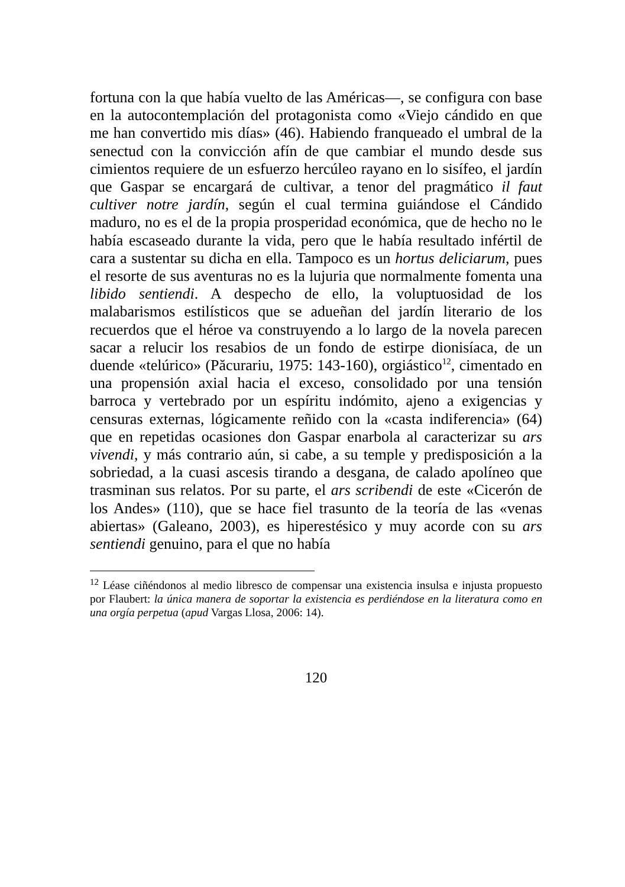fortuna con la que había vuelto de las Américas—, se configura con base en la autocontemplación del protagonista como «Viejo cándido en que me han convertido mis días» (46). Habiendo franqueado el umbral de la senectud con la convicción afín de que cambiar el mundo desde sus cimientos requiere de un esfuerzo hercúleo rayano en lo sisífeo, el jardín que Gaspar se encargará de cultivar, a tenor del pragmático il faut cultiver notre jardín, según el cual termina guiándose el Cándido maduro, no es el de la propia prosperidad económica, que de hecho no le había escaseado durante la vida, pero que le había resultado infértil de cara a sustentar su dicha en ella. Tampoco es un hortus deliciarum, pues el resorte de sus aventuras no es la lujuria que normalmente fomenta una libido sentiendi. A despecho de ello, la voluptuosidad de los malabarismos estilísticos que se adueñan del jardín literario de los recuerdos que el héroe va construyendo a lo largo de la novela parecen sacar a relucir los resabios de un fondo de estirpe dionisíaca, de un duende «telúrico» (Păcurariu, 1975: 143-160), orgiástico<sup>12</sup>, cimentado en una propensión axial hacia el exceso, consolidado por una tensión barroca y vertebrado por un espíritu indómito, ajeno a exigencias y censuras externas, lógicamente reñido con la «casta indiferencia» (64) que en repetidas ocasiones don Gaspar enarbola al caracterizar su ars vivendi, y más contrario aún, si cabe, a su temple y predisposición a la sobriedad, a la cuasi ascesis tirando a desgana, de calado apolíneo que trasminan sus relatos. Por su parte, el ars scribendi de este «Cicerón de los Andes» (110), que se hace fiel trasunto de la teoría de las «venas abiertas» (Galeano, 2003), es hiperestésico y muy acorde con su ars sentiendi genuino, para el que no había
<sup>12</sup> Léase ciñéndonos al medio libresco de compensar una existencia insulsa e injusta propuesto por Flaubert: la única manera de soportar la existencia es perdiéndose en la literatura como en una orgía perpetua (apud Vargas Llosa, 2006: 14).
120